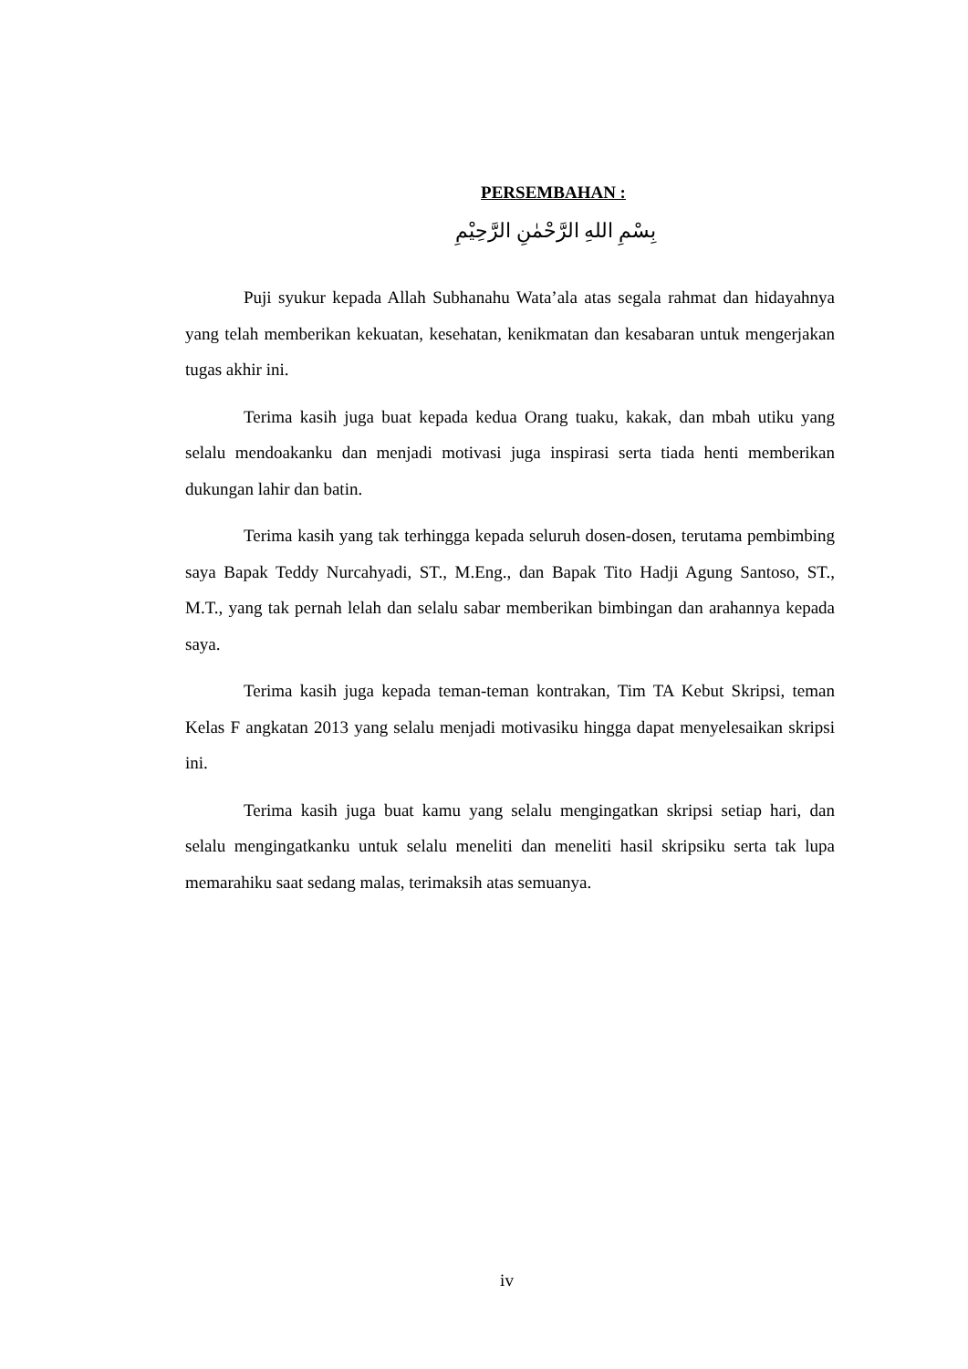PERSEMBAHAN :
بِسْمِ اللهِ الرَّحْمٰنِ الرَّحِيْمِ
Puji syukur kepada Allah Subhanahu Wata’ala atas segala rahmat dan hidayahnya yang telah memberikan kekuatan, kesehatan, kenikmatan dan kesabaran untuk mengerjakan tugas akhir ini.
Terima kasih juga buat kepada kedua Orang tuaku, kakak, dan mbah utiku yang selalu mendoakanku dan menjadi motivasi juga inspirasi serta tiada henti memberikan dukungan lahir dan batin.
Terima kasih yang tak terhingga kepada seluruh dosen-dosen, terutama pembimbing saya Bapak Teddy Nurcahyadi, ST., M.Eng., dan Bapak Tito Hadji Agung Santoso, ST., M.T., yang tak pernah lelah dan selalu sabar memberikan bimbingan dan arahannya kepada saya.
Terima kasih juga kepada teman-teman kontrakan, Tim TA Kebut Skripsi, teman Kelas F angkatan 2013 yang selalu menjadi motivasiku hingga dapat menyelesaikan skripsi ini.
Terima kasih juga buat kamu yang selalu mengingatkan skripsi setiap hari, dan selalu mengingatkanku untuk selalu meneliti dan meneliti hasil skripsiku serta tak lupa memarahiku saat sedang malas, terimaksih atas semuanya.
iv